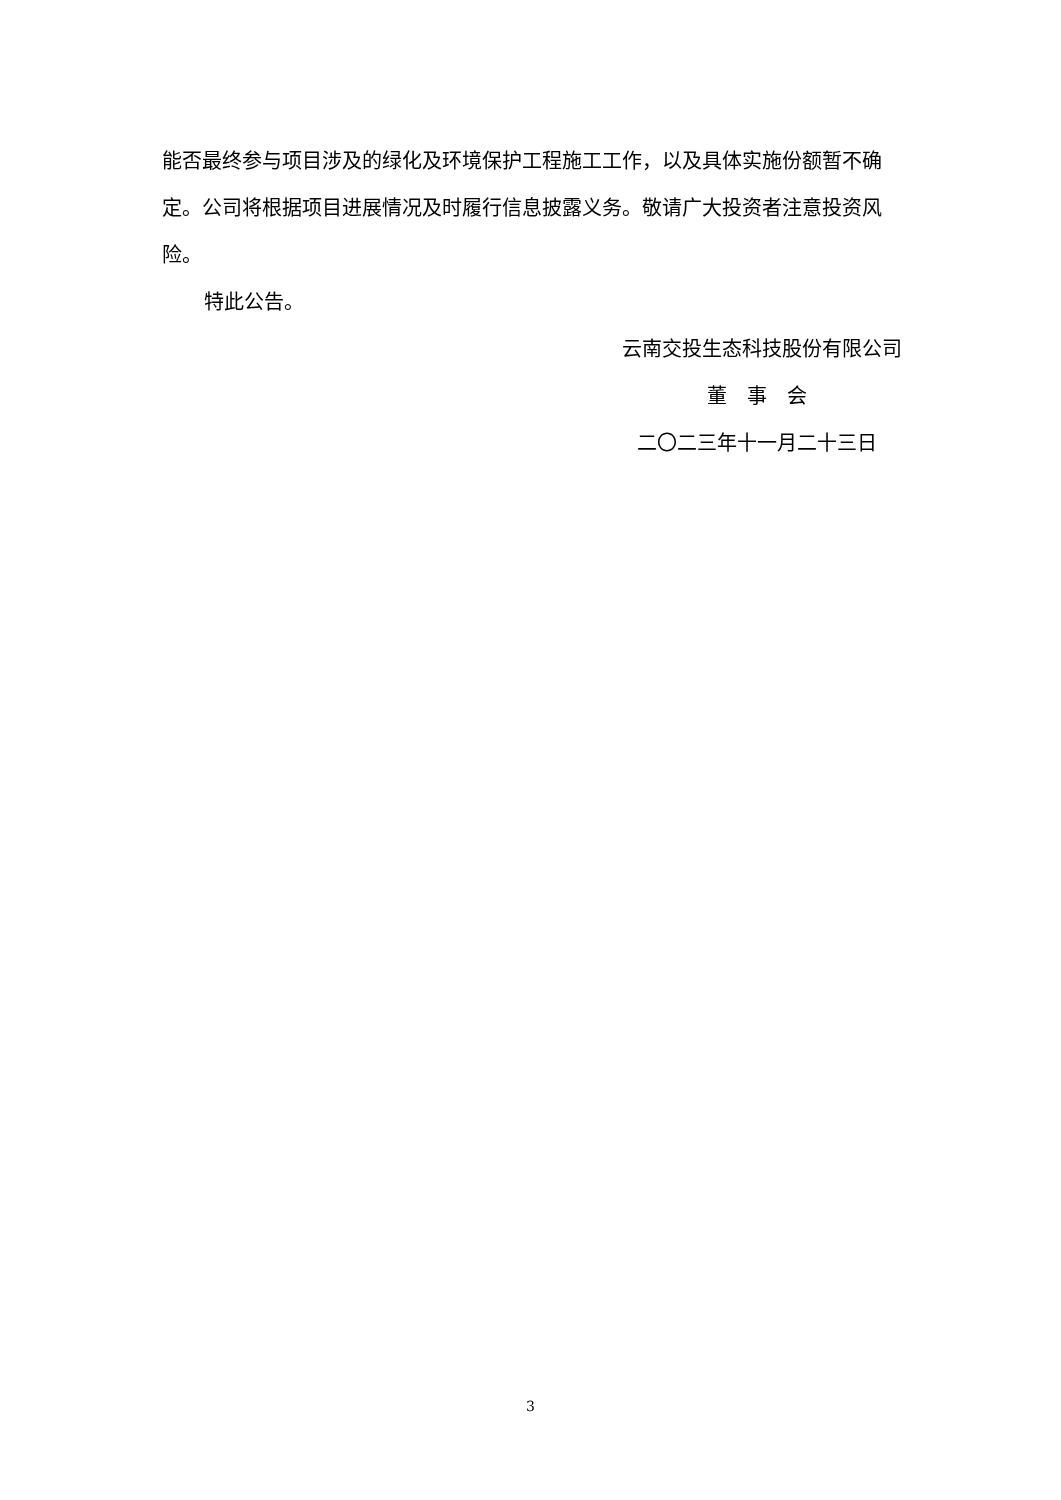能否最终参与项目涉及的绿化及环境保护工程施工工作，以及具体实施份额暂不确定。公司将根据项目进展情况及时履行信息披露义务。敬请广大投资者注意投资风险。
特此公告。
云南交投生态科技股份有限公司
董　事　会
二〇二三年十一月二十三日
3